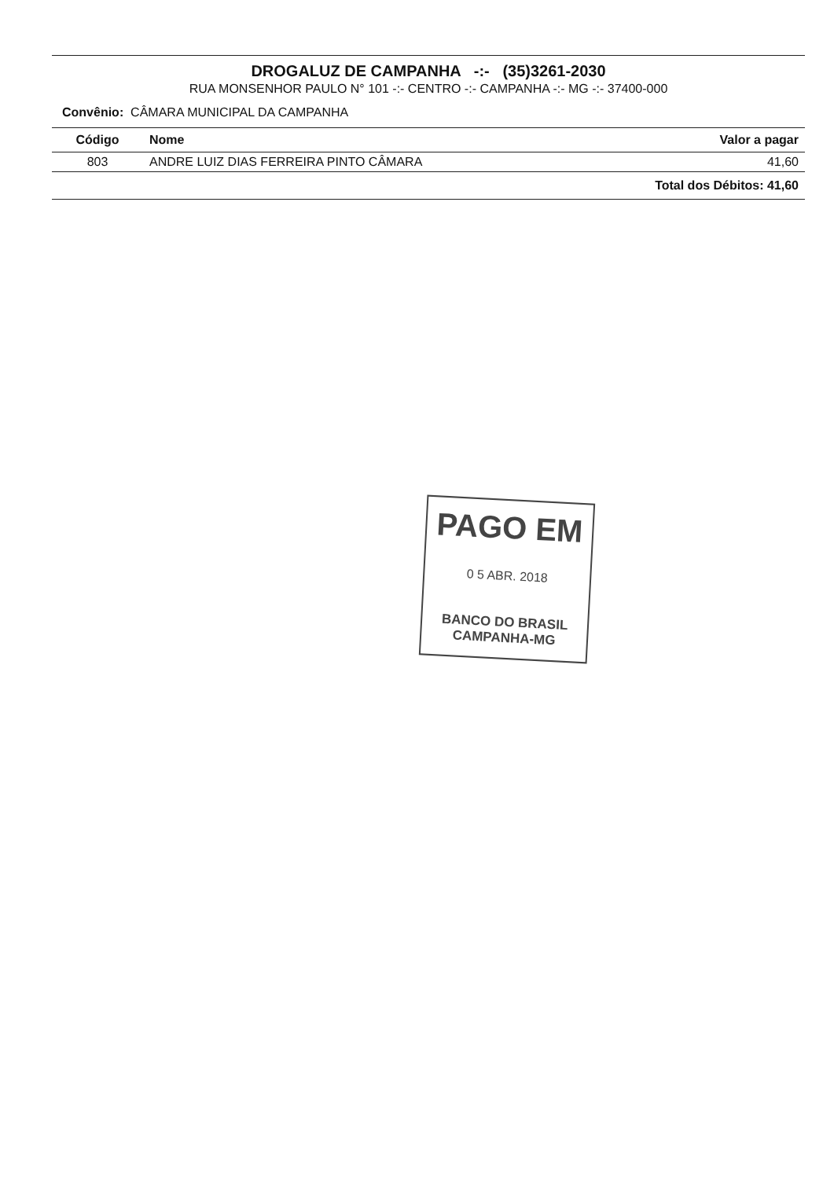DROGALUZ DE CAMPANHA -:- (35)3261-2030
RUA MONSENHOR PAULO N° 101 -:- CENTRO -:- CAMPANHA -:- MG -:- 37400-000
Convênio: CÂMARA MUNICIPAL DA CAMPANHA
| Código | Nome | Valor a pagar |
| --- | --- | --- |
| 803 | ANDRE LUIZ DIAS FERREIRA PINTO CÂMARA | 41,60 |
| | | Total dos Débitos: 41,60 |
PAGO EM
0 5 ABR. 2018
BANCO DO BRASIL
CAMPANHA-MG